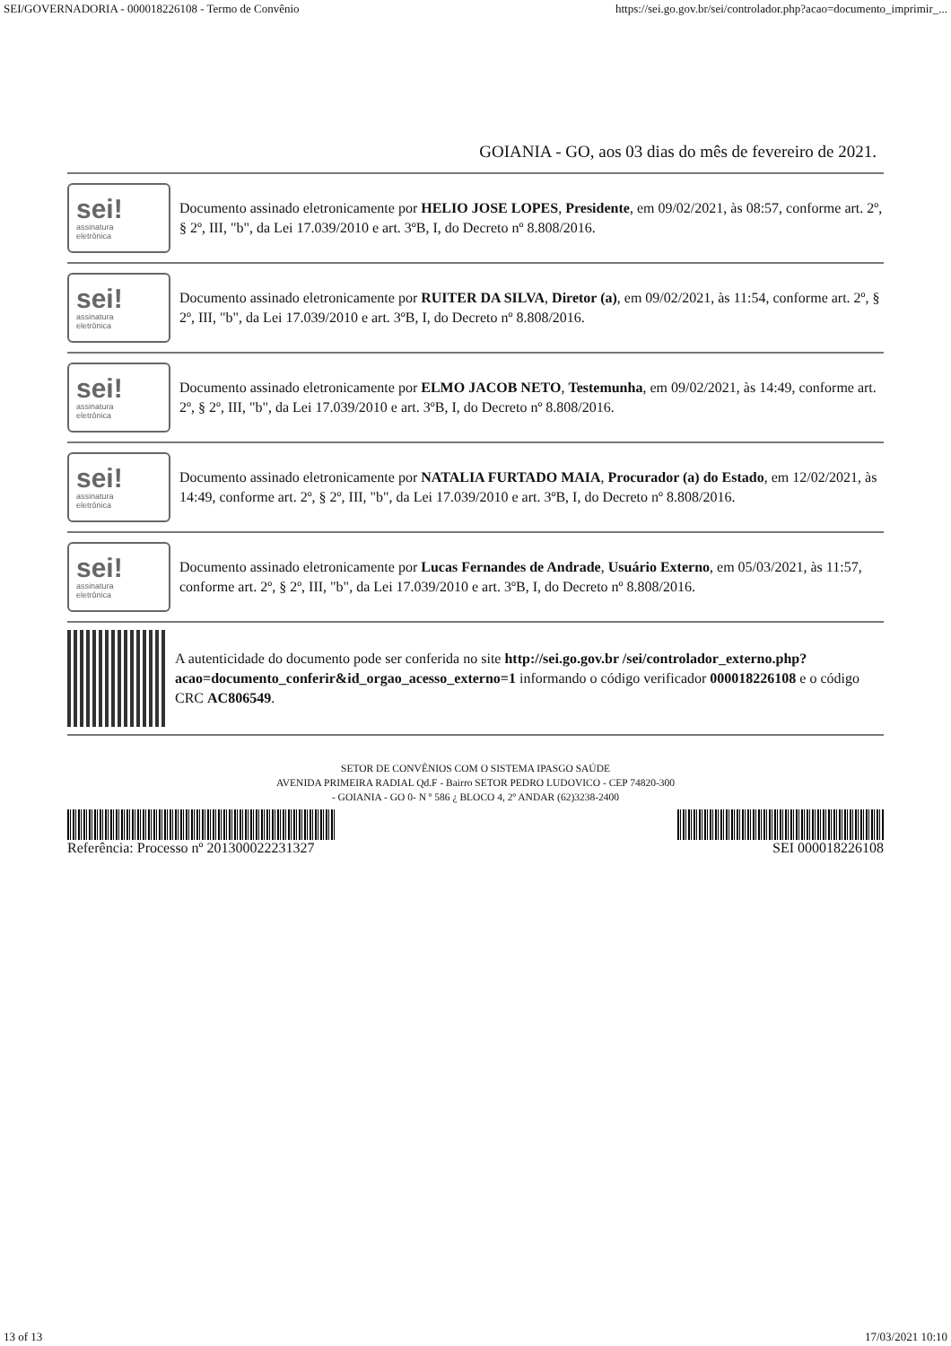SEI/GOVERNADORIA - 000018226108 - Termo de Convênio https://sei.go.gov.br/sei/controlador.php?acao=documento_imprimir_...
GOIANIA - GO, aos 03 dias do mês de fevereiro de 2021.
sei!
assinatura
eletrônica
Documento assinado eletronicamente por HELIO JOSE LOPES, Presidente, em 09/02/2021, às 08:57, conforme art. 2º, § 2º, III, "b", da Lei 17.039/2010 e art. 3ºB, I, do Decreto nº 8.808/2016.
sei!
assinatura
eletrônica
Documento assinado eletronicamente por RUITER DA SILVA, Diretor (a), em 09/02/2021, às 11:54, conforme art. 2º, § 2º, III, "b", da Lei 17.039/2010 e art. 3ºB, I, do Decreto nº 8.808/2016.
sei!
assinatura
eletrônica
Documento assinado eletronicamente por ELMO JACOB NETO, Testemunha, em 09/02/2021, às 14:49, conforme art. 2º, § 2º, III, "b", da Lei 17.039/2010 e art. 3ºB, I, do Decreto nº 8.808/2016.
sei!
assinatura
eletrônica
Documento assinado eletronicamente por NATALIA FURTADO MAIA, Procurador (a) do Estado, em 12/02/2021, às 14:49, conforme art. 2º, § 2º, III, "b", da Lei 17.039/2010 e art. 3ºB, I, do Decreto nº 8.808/2016.
sei!
assinatura
eletrônica
Documento assinado eletronicamente por Lucas Fernandes de Andrade, Usuário Externo, em 05/03/2021, às 11:57, conforme art. 2º, § 2º, III, "b", da Lei 17.039/2010 e art. 3ºB, I, do Decreto nº 8.808/2016.
A autenticidade do documento pode ser conferida no site http://sei.go.gov.br /sei/controlador_externo.php?acao=documento_conferir&id_orgao_acesso_externo=1 informando o código verificador 000018226108 e o código CRC AC806549.
SETOR DE CONVÊNIOS COM O SISTEMA IPASGO SAÚDE
AVENIDA PRIMEIRA RADIAL Qd.F - Bairro SETOR PEDRO LUDOVICO - CEP 74820-300
- GOIANIA - GO 0- N º 586 ¿ BLOCO 4, 2º ANDAR (62)3238-2400
Referência: Processo nº 201300022231327 SEI 000018226108
13 of 13 17/03/2021 10:10